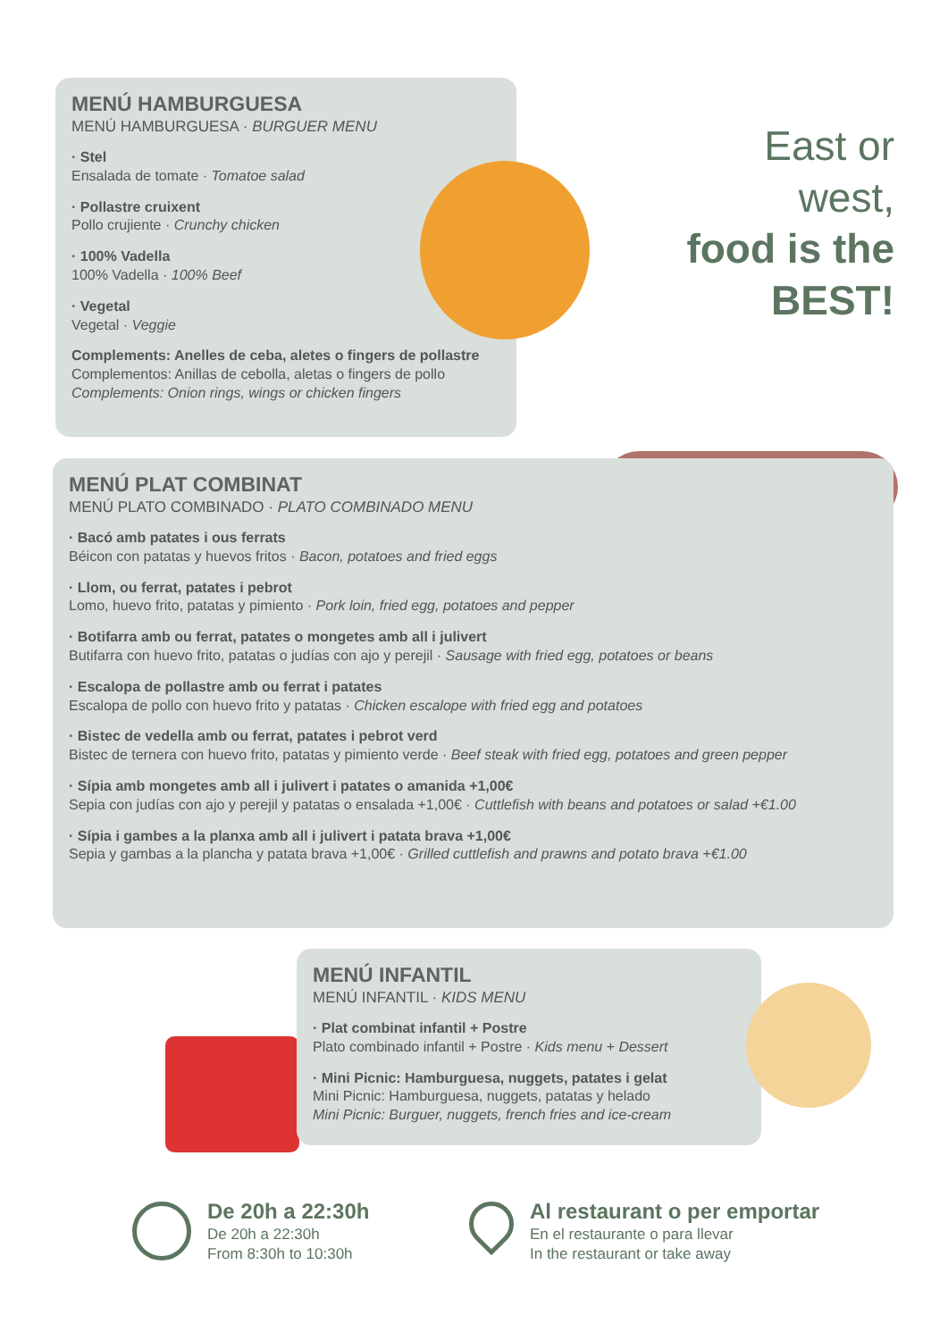MENÚ HAMBURGUESA
MENÚ HAMBURGUESA · BURGUER MENU
· Stel
Ensalada de tomate · Tomatoe salad
· Pollastre cruixent
Pollo crujiente · Crunchy chicken
· 100% Vadella
100% Vadella · 100% Beef
· Vegetal
Vegetal · Veggie
Complements: Anelles de ceba, aletes o fingers de pollastre
Complementos: Anillas de cebolla, aletas o fingers de pollo
Complements: Onion rings, wings or chicken fingers
East or
west,
food is the
BEST!
MENÚ PLAT COMBINAT
MENÚ PLATO COMBINADO · PLATO COMBINADO MENU
· Bacó amb patates i ous ferrats
Béicon con patatas y huevos fritos · Bacon, potatoes and fried eggs
· Llom, ou ferrat, patates i pebrot
Lomo, huevo frito, patatas y pimiento · Pork loin, fried egg, potatoes and pepper
· Botifarra amb ou ferrat, patates o mongetes amb all i julivert
Butifarra con huevo frito, patatas o judías con ajo y perejil · Sausage with fried egg, potatoes or beans
· Escalopa de pollastre amb ou ferrat i patates
Escalopa de pollo con huevo frito y patatas · Chicken escalope with fried egg and potatoes
· Bistec de vedella amb ou ferrat, patates i pebrot verd
Bistec de ternera con huevo frito, patatas y pimiento verde · Beef steak with fried egg, potatoes and green pepper
· Sípia amb mongetes amb all i julivert i patates o amanida +1,00€
Sepia con judías con ajo y perejil y patatas o ensalada +1,00€ · Cuttlefish with beans and potatoes or salad +€1.00
· Sípia i gambes a la planxa amb all i julivert i patata brava +1,00€
Sepia y gambas a la plancha y patata brava +1,00€ · Grilled cuttlefish and prawns and potato brava +€1.00
MENÚ INFANTIL
MENÚ INFANTIL · KIDS MENU
· Plat combinat infantil + Postre
Plato combinado infantil + Postre · Kids menu + Dessert
· Mini Picnic: Hamburguesa, nuggets, patates i gelat
Mini Picnic: Hamburguesa, nuggets, patatas y helado
Mini Picnic: Burguer, nuggets, french fries and ice-cream
De 20h a 22:30h
De 20h a 22:30h
From 8:30h to 10:30h
Al restaurant o per emportar
En el restaurante o para llevar
In the restaurant or take away